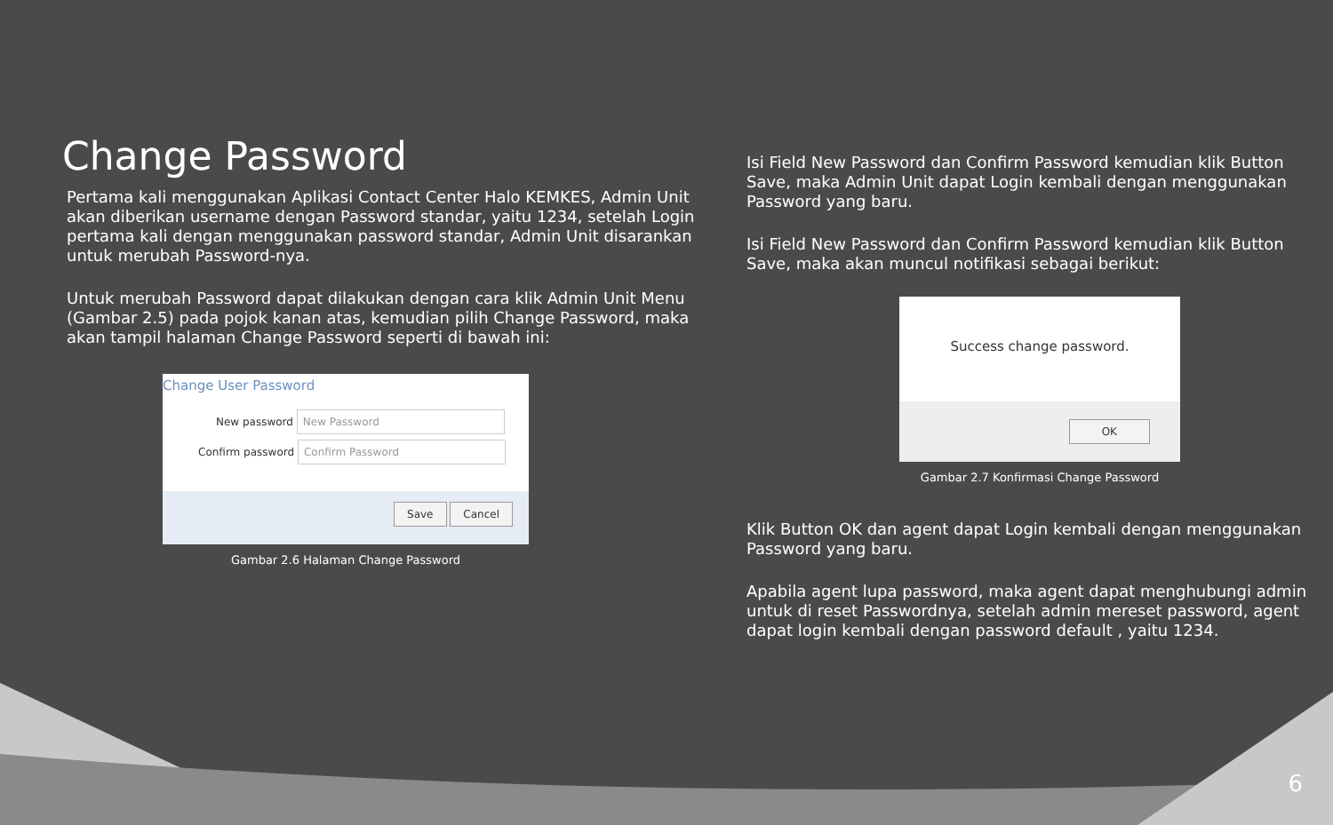Change Password
Pertama kali menggunakan Aplikasi Contact Center Halo KEMKES, Admin Unit akan diberikan username dengan Password standar, yaitu 1234, setelah Login pertama kali dengan menggunakan password standar, Admin Unit disarankan untuk merubah Password-nya.
Untuk merubah Password dapat dilakukan dengan cara klik Admin Unit Menu (Gambar 2.5) pada pojok kanan atas, kemudian pilih Change Password, maka akan tampil halaman Change Password seperti di bawah ini:
Change User Password
New password New Password
Confirm password Confirm Password
Save Cancel
Gambar 2.6 Halaman Change Password
Isi Field New Password dan Confirm Password kemudian klik Button Save, maka Admin Unit dapat Login kembali dengan menggunakan Password yang baru.
Isi Field New Password dan Confirm Password kemudian klik Button Save, maka akan muncul notifikasi sebagai berikut:
Success change password.
OK
Gambar 2.7 Konfirmasi Change Password
Klik Button OK dan agent dapat Login kembali dengan menggunakan Password yang baru.
Apabila agent lupa password, maka agent dapat menghubungi admin untuk di reset Passwordnya, setelah admin mereset password, agent dapat login kembali dengan password default , yaitu 1234.
6